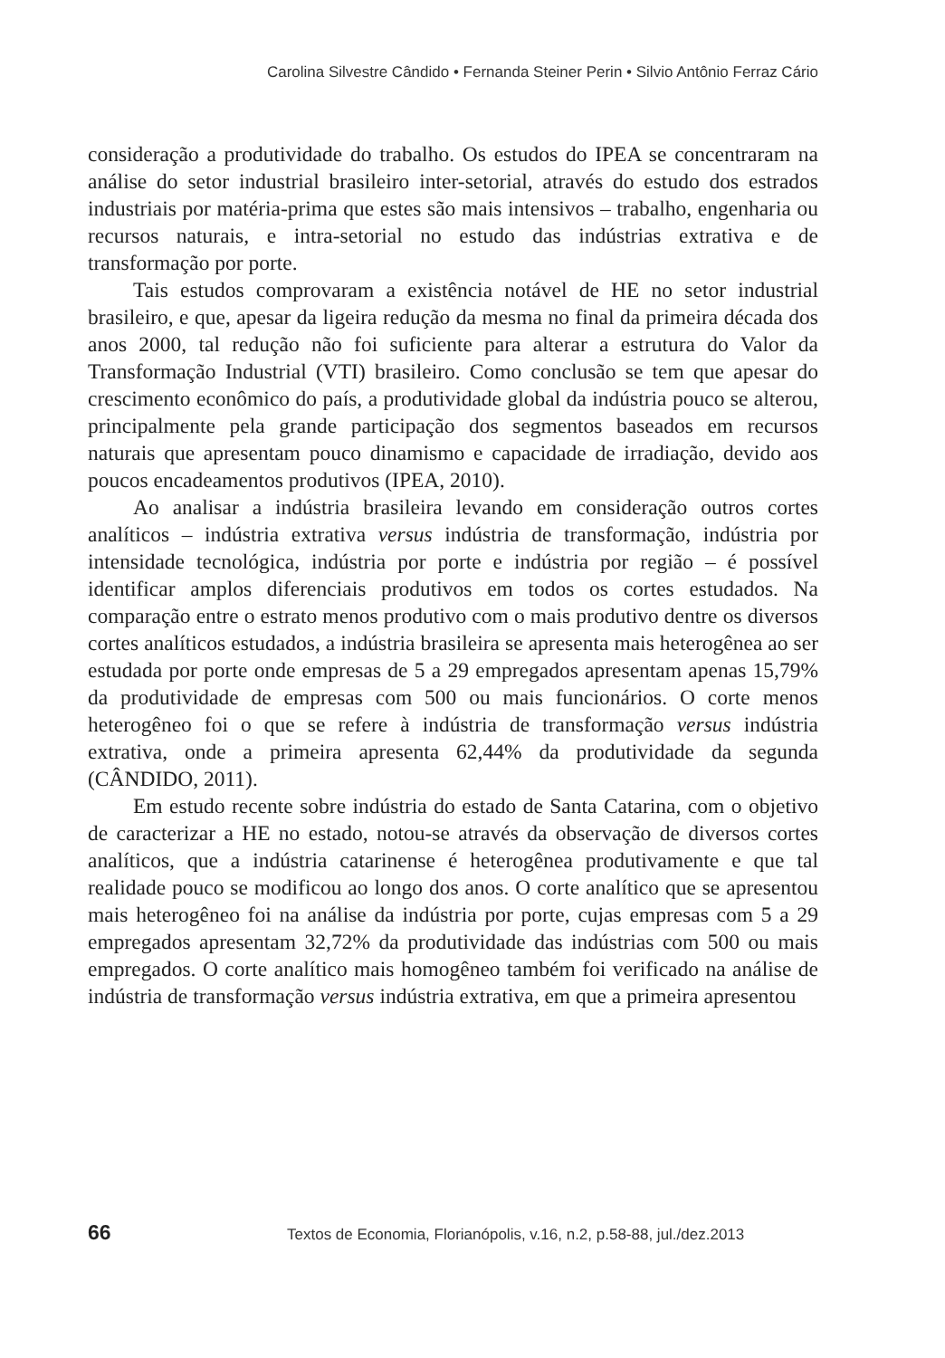Carolina Silvestre Cândido • Fernanda Steiner Perin • Silvio Antônio Ferraz Cário
consideração a produtividade do trabalho. Os estudos do IPEA se concentraram na análise do setor industrial brasileiro inter-setorial, através do estudo dos estrados industriais por matéria-prima que estes são mais intensivos – trabalho, engenharia ou recursos naturais, e intra-setorial no estudo das indústrias extrativa e de transformação por porte.
Tais estudos comprovaram a existência notável de HE no setor industrial brasileiro, e que, apesar da ligeira redução da mesma no final da primeira década dos anos 2000, tal redução não foi suficiente para alterar a estrutura do Valor da Transformação Industrial (VTI) brasileiro. Como conclusão se tem que apesar do crescimento econômico do país, a produtividade global da indústria pouco se alterou, principalmente pela grande participação dos segmentos baseados em recursos naturais que apresentam pouco dinamismo e capacidade de irradiação, devido aos poucos encadeamentos produtivos (IPEA, 2010).
Ao analisar a indústria brasileira levando em consideração outros cortes analíticos – indústria extrativa versus indústria de transformação, indústria por intensidade tecnológica, indústria por porte e indústria por região – é possível identificar amplos diferenciais produtivos em todos os cortes estudados. Na comparação entre o estrato menos produtivo com o mais produtivo dentre os diversos cortes analíticos estudados, a indústria brasileira se apresenta mais heterogênea ao ser estudada por porte onde empresas de 5 a 29 empregados apresentam apenas 15,79% da produtividade de empresas com 500 ou mais funcionários. O corte menos heterogêneo foi o que se refere à indústria de transformação versus indústria extrativa, onde a primeira apresenta 62,44% da produtividade da segunda (CÂNDIDO, 2011).
Em estudo recente sobre indústria do estado de Santa Catarina, com o objetivo de caracterizar a HE no estado, notou-se através da observação de diversos cortes analíticos, que a indústria catarinense é heterogênea produtivamente e que tal realidade pouco se modificou ao longo dos anos. O corte analítico que se apresentou mais heterogêneo foi na análise da indústria por porte, cujas empresas com 5 a 29 empregados apresentam 32,72% da produtividade das indústrias com 500 ou mais empregados. O corte analítico mais homogêneo também foi verificado na análise de indústria de transformação versus indústria extrativa, em que a primeira apresentou
66
Textos de Economia, Florianópolis, v.16, n.2, p.58-88, jul./dez.2013